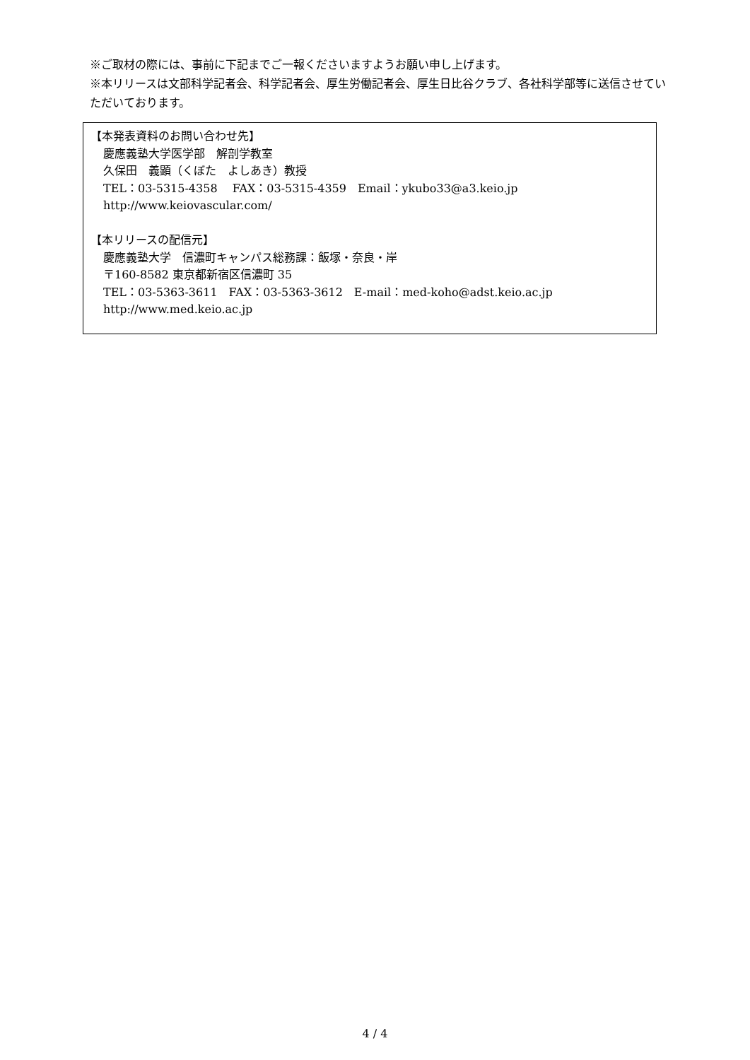※ご取材の際には、事前に下記までご一報くださいますようお願い申し上げます。
※本リリースは文部科学記者会、科学記者会、厚生労働記者会、厚生日比谷クラブ、各社科学部等に送信させていただいております。
【本発表資料のお問い合わせ先】
慶應義塾大学医学部　解剖学教室
久保田　義顕（くぼた　よしあき）教授
TEL：03-5315-4358　 FAX：03-5315-4359　Email：ykubo33@a3.keio.jp
http://www.keiovascular.com/
【本リリースの配信元】
慶應義塾大学　信濃町キャンパス総務課：飯塚・奈良・岸
〒160-8582 東京都新宿区信濃町 35
TEL：03-5363-3611　FAX：03-5363-3612　E-mail：med-koho@adst.keio.ac.jp
http://www.med.keio.ac.jp
4 / 4